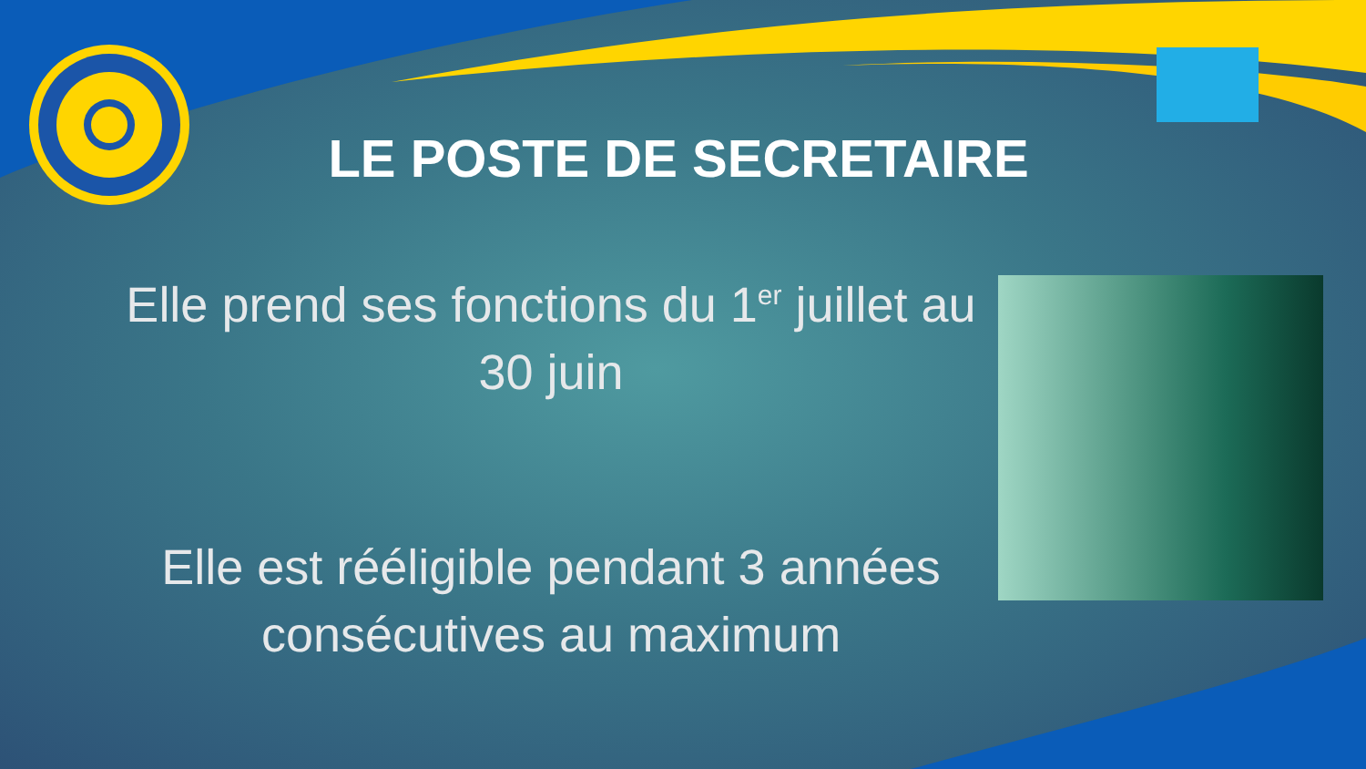LE POSTE DE SECRETAIRE
Elle prend ses fonctions du 1<sup>er</sup> juillet au 30 juin
Elle est rééligible pendant 3 années consécutives au maximum